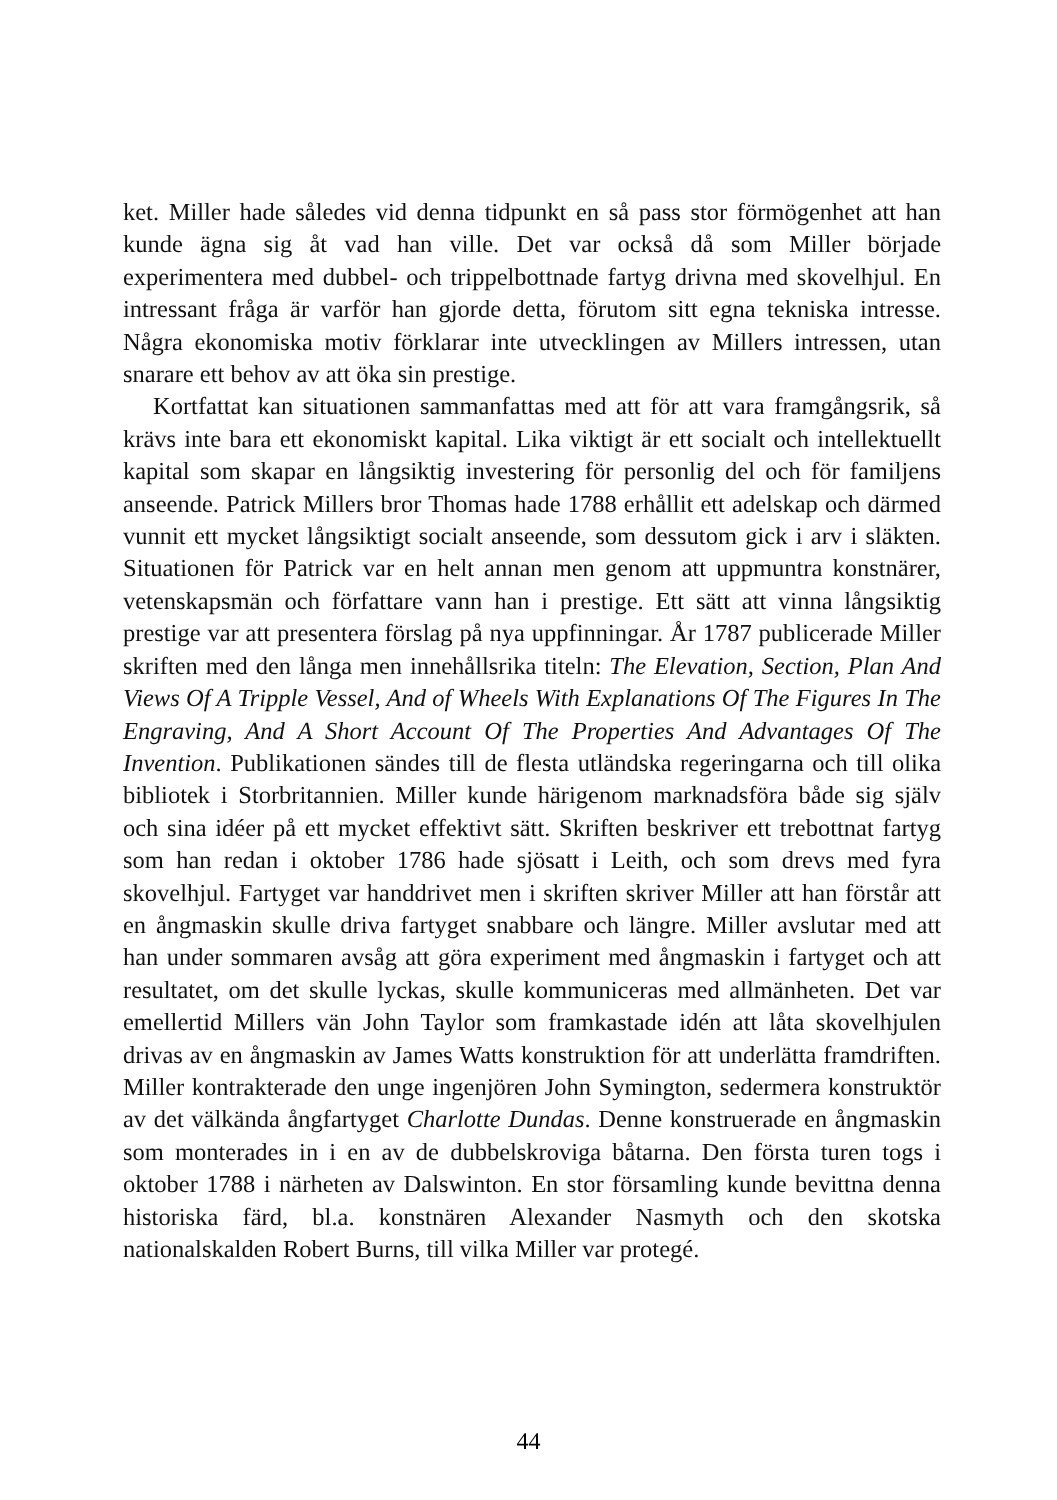ket. Miller hade således vid denna tidpunkt en så pass stor förmögenhet att han kunde ägna sig åt vad han ville. Det var också då som Miller började experimentera med dubbel- och trippelbottnade fartyg drivna med skovelhjul. En intressant fråga är varför han gjorde detta, förutom sitt egna tekniska intresse. Några ekonomiska motiv förklarar inte utvecklingen av Millers intressen, utan snarare ett behov av att öka sin prestige.
Kortfattat kan situationen sammanfattas med att för att vara framgångsrik, så krävs inte bara ett ekonomiskt kapital. Lika viktigt är ett socialt och intellektuellt kapital som skapar en långsiktig investering för personlig del och för familjens anseende. Patrick Millers bror Thomas hade 1788 erhållit ett adelskap och därmed vunnit ett mycket långsiktigt socialt anseende, som dessutom gick i arv i släkten. Situationen för Patrick var en helt annan men genom att uppmuntra konstnärer, vetenskapsmän och författare vann han i prestige. Ett sätt att vinna långsiktig prestige var att presentera förslag på nya uppfinningar. År 1787 publicerade Miller skriften med den långa men innehållsrika titeln: The Elevation, Section, Plan And Views Of A Tripple Vessel, And of Wheels With Explanations Of The Figures In The Engraving, And A Short Account Of The Properties And Advantages Of The Invention. Publikationen sändes till de flesta utländska regeringarna och till olika bibliotek i Storbritannien. Miller kunde härigenom marknadsföra både sig själv och sina idéer på ett mycket effektivt sätt. Skriften beskriver ett trebottnat fartyg som han redan i oktober 1786 hade sjösatt i Leith, och som drevs med fyra skovelhjul. Fartyget var handdrivet men i skriften skriver Miller att han förstår att en ångmaskin skulle driva fartyget snabbare och längre. Miller avslutar med att han under sommaren avsåg att göra experiment med ångmaskin i fartyget och att resultatet, om det skulle lyckas, skulle kommuniceras med allmänheten. Det var emellertid Millers vän John Taylor som framkastade idén att låta skovelhjulen drivas av en ångmaskin av James Watts konstruktion för att underlätta framdriften. Miller kontrakterade den unge ingenjören John Symington, sedermera konstruktör av det välkända ångfartyget Charlotte Dundas. Denne konstruerade en ångmaskin som monterades in i en av de dubbelskroviga båtarna. Den första turen togs i oktober 1788 i närheten av Dalswinton. En stor församling kunde bevittna denna historiska färd, bl.a. konstnären Alexander Nasmyth och den skotska nationalskalden Robert Burns, till vilka Miller var protegé.
44